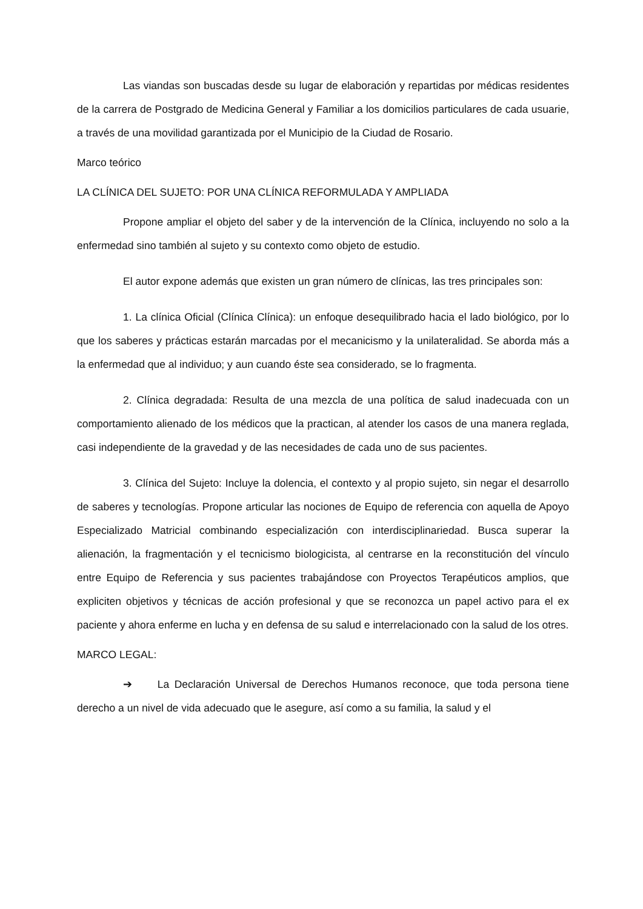Las viandas son buscadas desde su lugar de elaboración y repartidas por médicas residentes de la carrera de Postgrado de Medicina General y Familiar a los domicilios particulares de cada usuarie, a través de una movilidad garantizada por el Municipio de la Ciudad de Rosario.
Marco teórico
LA CLÍNICA DEL SUJETO: POR UNA CLÍNICA REFORMULADA Y AMPLIADA
Propone ampliar el objeto del saber y de la intervención de la Clínica, incluyendo no solo a la enfermedad sino también al sujeto y su contexto como objeto de estudio.
El autor expone además que existen un gran número de clínicas, las tres principales son:
1. La clínica Oficial (Clínica Clínica): un enfoque desequilibrado hacia el lado biológico, por lo que los saberes y prácticas estarán marcadas por el mecanicismo y la unilateralidad. Se aborda más a la enfermedad que al individuo; y aun cuando éste sea considerado, se lo fragmenta.
2. Clínica degradada: Resulta de una mezcla de una política de salud inadecuada con un comportamiento alienado de los médicos que la practican, al atender los casos de una manera reglada, casi independiente de la gravedad y de las necesidades de cada uno de sus pacientes.
3. Clínica del Sujeto: Incluye la dolencia, el contexto y al propio sujeto, sin negar el desarrollo de saberes y tecnologías. Propone articular las nociones de Equipo de referencia con aquella de Apoyo Especializado Matricial combinando especialización con interdisciplinariedad. Busca superar la alienación, la fragmentación y el tecnicismo biologicista, al centrarse en la reconstitución del vínculo entre Equipo de Referencia y sus pacientes trabajándose con Proyectos Terapéuticos amplios, que expliciten objetivos y técnicas de acción profesional y que se reconozca un papel activo para el ex paciente y ahora enferme en lucha y en defensa de su salud e interrelacionado con la salud de los otres.
MARCO LEGAL:
➔ La Declaración Universal de Derechos Humanos reconoce, que toda persona tiene derecho a un nivel de vida adecuado que le asegure, así como a su familia, la salud y el